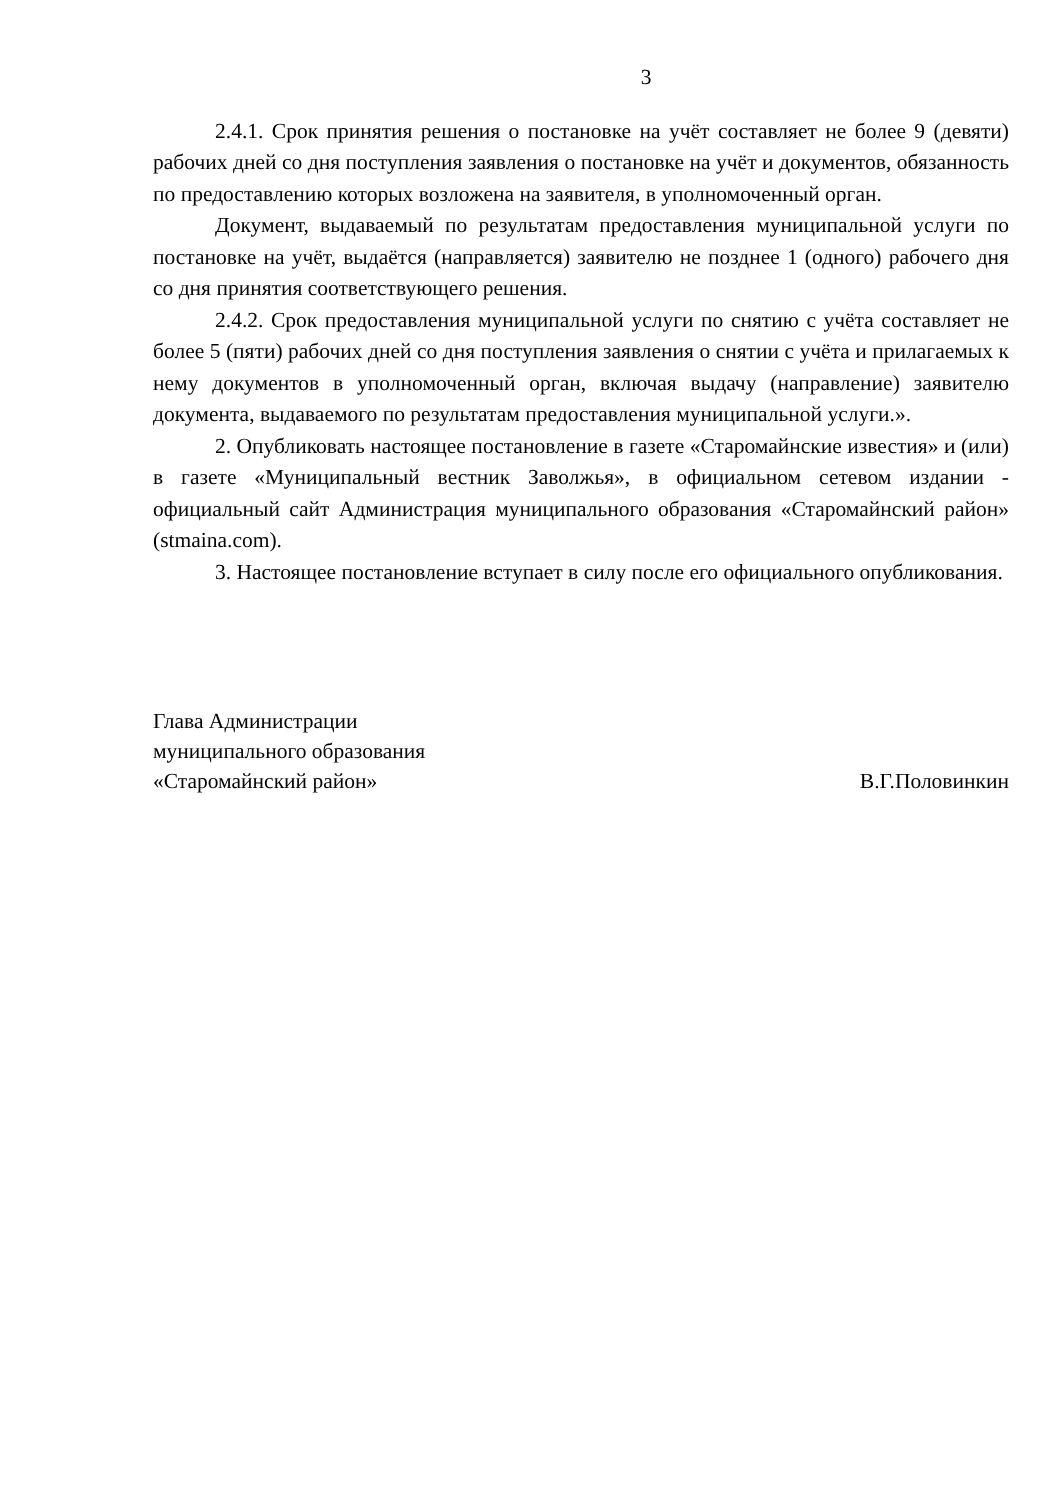3
2.4.1. Срок принятия решения о постановке на учёт составляет не более 9 (девяти) рабочих дней со дня поступления заявления о постановке на учёт и документов, обязанность по предоставлению которых возложена на заявителя, в уполномоченный орган.
Документ, выдаваемый по результатам предоставления муниципальной услуги по постановке на учёт, выдаётся (направляется) заявителю не позднее 1 (одного) рабочего дня со дня принятия соответствующего решения.
2.4.2. Срок предоставления муниципальной услуги по снятию с учёта составляет не более 5 (пяти) рабочих дней со дня поступления заявления о снятии с учёта и прилагаемых к нему документов в уполномоченный орган, включая выдачу (направление) заявителю документа, выдаваемого по результатам предоставления муниципальной услуги.».
2. Опубликовать настоящее постановление в газете «Старомайнские известия» и (или) в газете «Муниципальный вестник Заволжья», в официальном сетевом издании - официальный сайт Администрация муниципального образования «Старомайнский район» (stmaina.com).
3. Настоящее постановление вступает в силу после его официального опубликования.
Глава Администрации
муниципального образования
«Старомайнский район»
В.Г.Половинкин